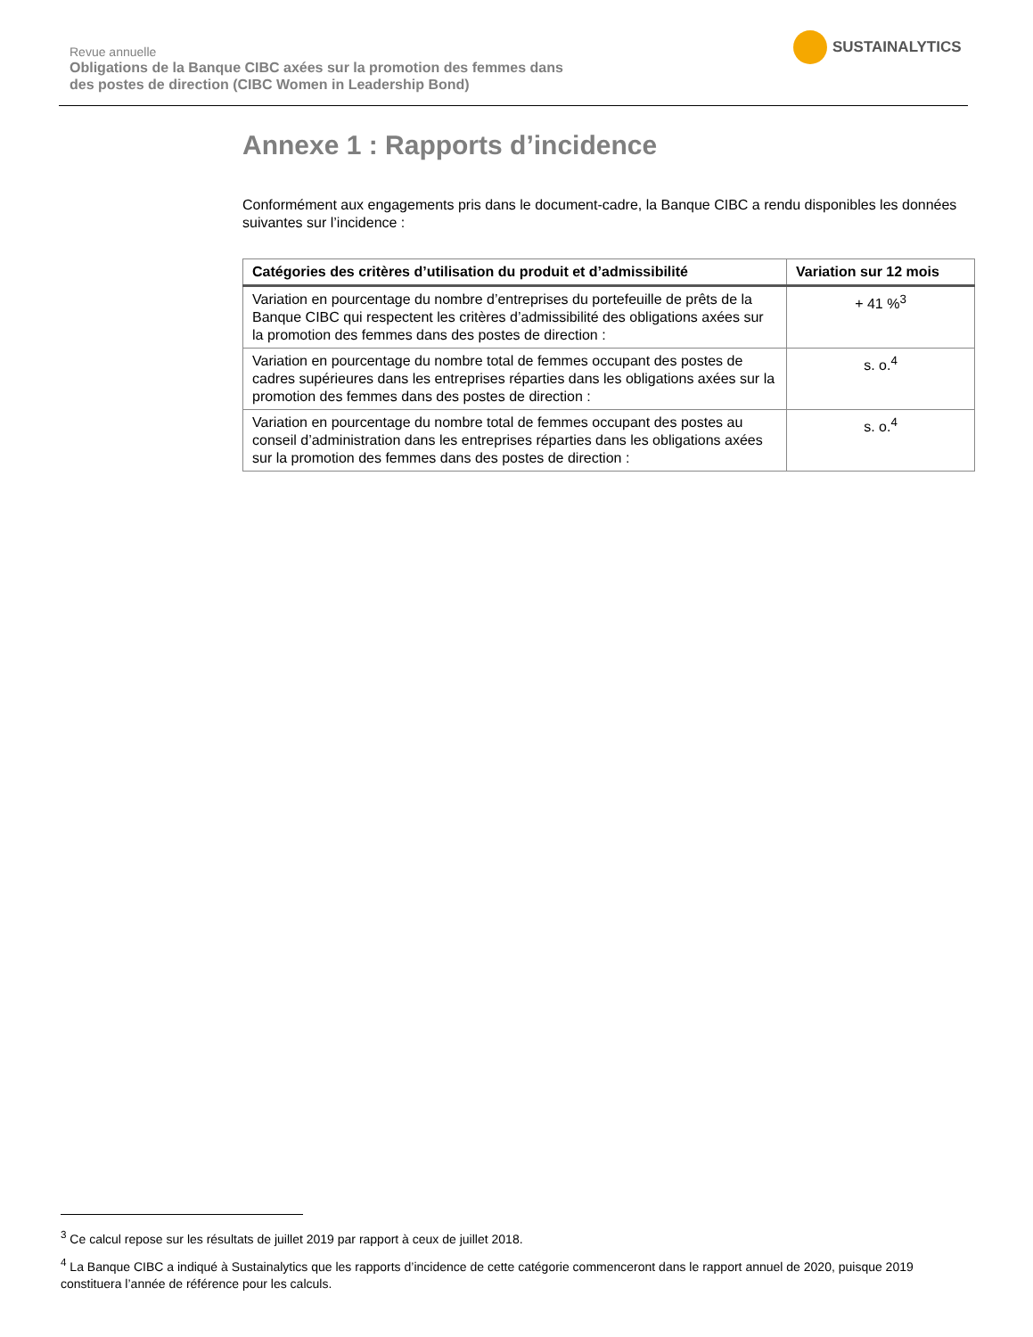Revue annuelle
Obligations de la Banque CIBC axées sur la promotion des femmes dans
des postes de direction (CIBC Women in Leadership Bond)
SUSTAINALYTICS
Annexe 1 : Rapports d’incidence
Conformément aux engagements pris dans le document-cadre, la Banque CIBC a rendu disponibles les données suivantes sur l’incidence :
| Catégories des critères d’utilisation du produit et d’admissibilité | Variation sur 12 mois |
| --- | --- |
| Variation en pourcentage du nombre d’entreprises du portefeuille de prêts de la Banque CIBC qui respectent les critères d’admissibilité des obligations axées sur la promotion des femmes dans des postes de direction : | + 41 %<sup>3</sup> |
| Variation en pourcentage du nombre total de femmes occupant des postes de cadres supérieures dans les entreprises réparties dans les obligations axées sur la promotion des femmes dans des postes de direction : | s. o.<sup>4</sup> |
| Variation en pourcentage du nombre total de femmes occupant des postes au conseil d’administration dans les entreprises réparties dans les obligations axées sur la promotion des femmes dans des postes de direction : | s. o.<sup>4</sup> |
<sup>3</sup> Ce calcul repose sur les résultats de juillet 2019 par rapport à ceux de juillet 2018.
<sup>4</sup> La Banque CIBC a indiqué à Sustainalytics que les rapports d’incidence de cette catégorie commenceront dans le rapport annuel de 2020, puisque 2019 constituera l’année de référence pour les calculs.